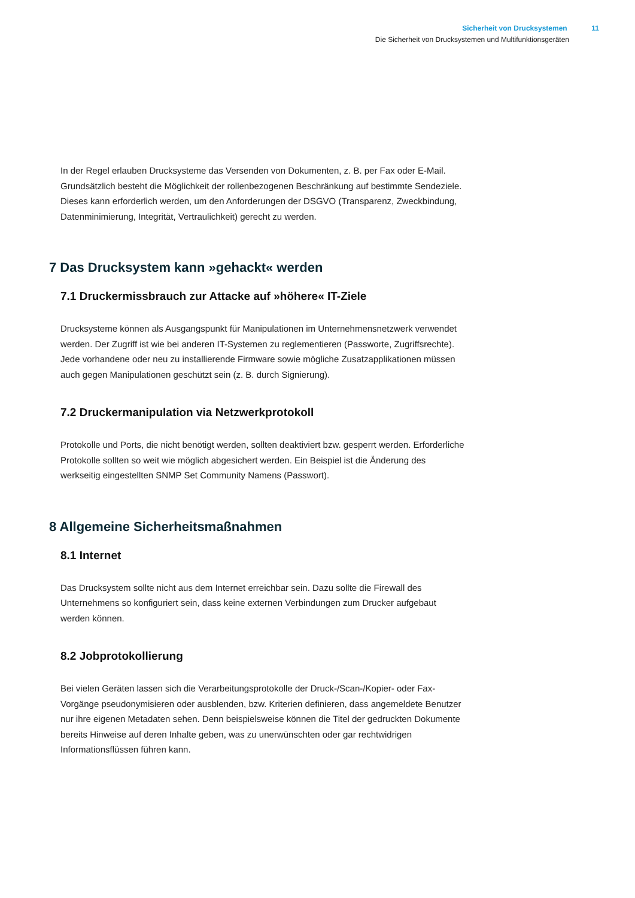Sicherheit von Drucksystemen 11
Die Sicherheit von Drucksystemen und Multifunktionsgeräten
In der Regel erlauben Drucksysteme das Versenden von Dokumenten, z. B. per Fax oder E-Mail. Grundsätzlich besteht die Möglichkeit der rollenbezogenen Beschränkung auf bestimmte Sendeziele. Dieses kann erforderlich werden, um den Anforderungen der DSGVO (Transparenz, Zweckbindung, Datenminimierung, Integrität, Vertraulichkeit) gerecht zu werden.
7 Das Drucksystem kann »gehackt« werden
7.1 Druckermissbrauch zur Attacke auf »höhere« IT-Ziele
Drucksysteme können als Ausgangspunkt für Manipulationen im Unternehmensnetzwerk verwendet werden. Der Zugriff ist wie bei anderen IT-Systemen zu reglementieren (Passworte, Zugriffsrechte). Jede vorhandene oder neu zu installierende Firmware sowie mögliche Zusatzapplikationen müssen auch gegen Manipulationen geschützt sein (z. B. durch Signierung).
7.2 Druckermanipulation via Netzwerkprotokoll
Protokolle und Ports, die nicht benötigt werden, sollten deaktiviert bzw. gesperrt werden. Erforderliche Protokolle sollten so weit wie möglich abgesichert werden. Ein Beispiel ist die Änderung des werkseitig eingestellten SNMP Set Community Namens (Passwort).
8 Allgemeine Sicherheitsmaßnahmen
8.1 Internet
Das Drucksystem sollte nicht aus dem Internet erreichbar sein. Dazu sollte die Firewall des Unternehmens so konfiguriert sein, dass keine externen Verbindungen zum Drucker aufgebaut werden können.
8.2 Jobprotokollierung
Bei vielen Geräten lassen sich die Verarbeitungsprotokolle der Druck-/Scan-/Kopier- oder Fax-Vorgänge pseudonymisieren oder ausblenden, bzw. Kriterien definieren, dass angemeldete Benutzer nur ihre eigenen Metadaten sehen. Denn beispielsweise können die Titel der gedruckten Dokumente bereits Hinweise auf deren Inhalte geben, was zu unerwünschten oder gar rechtwidrigen Informationsflüssen führen kann.